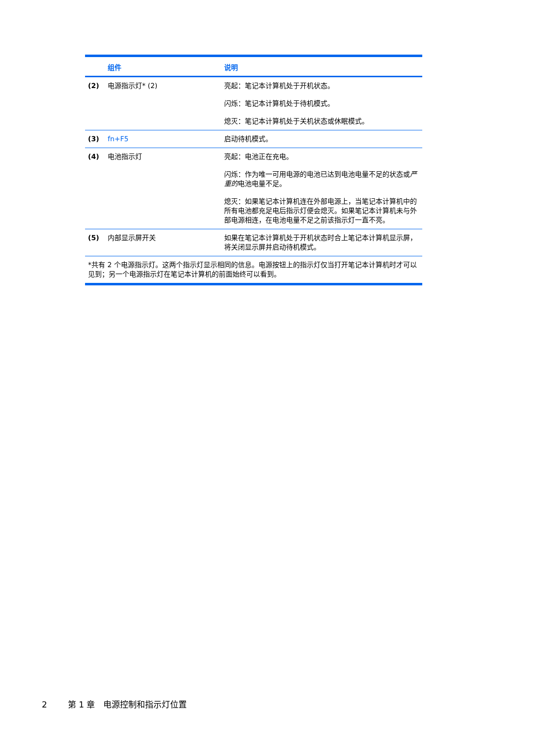| | 组件 | 说明 |
| --- | --- | --- |
| (2) | 电源指示灯* (2) | 亮起：笔记本计算机处于开机状态。 闪烁：笔记本计算机处于待机模式。 熄灭：笔记本计算机处于关机状态或休眠模式。 |
| (3) | fn+F5 | 启动待机模式。 |
| (4) | 电池指示灯 | 亮起：电池正在充电。 闪烁：作为唯一可用电源的电池已达到电池电量不足的状态或 严重的 电池电量不足。 熄灭：如果笔记本计算机连在外部电源上，当笔记本计算机中的所有电池都充足电后指示灯便会熄灭。如果笔记本计算机未与外部电源相连，在电池电量不足之前该指示灯一直不亮。 |
| (5) | 内部显示屏开关 | 如果在笔记本计算机处于开机状态时合上笔记本计算机显示屏，将关闭显示屏并启动待机模式。 |
| *共有 2 个电源指示灯。这两个指示灯显示相同的信息。电源按钮上的指示灯仅当打开笔记本计算机时才可以见到；另一个电源指示灯在笔记本计算机的前面始终可以看到。 | | |
2 第 1 章　电源控制和指示灯位置